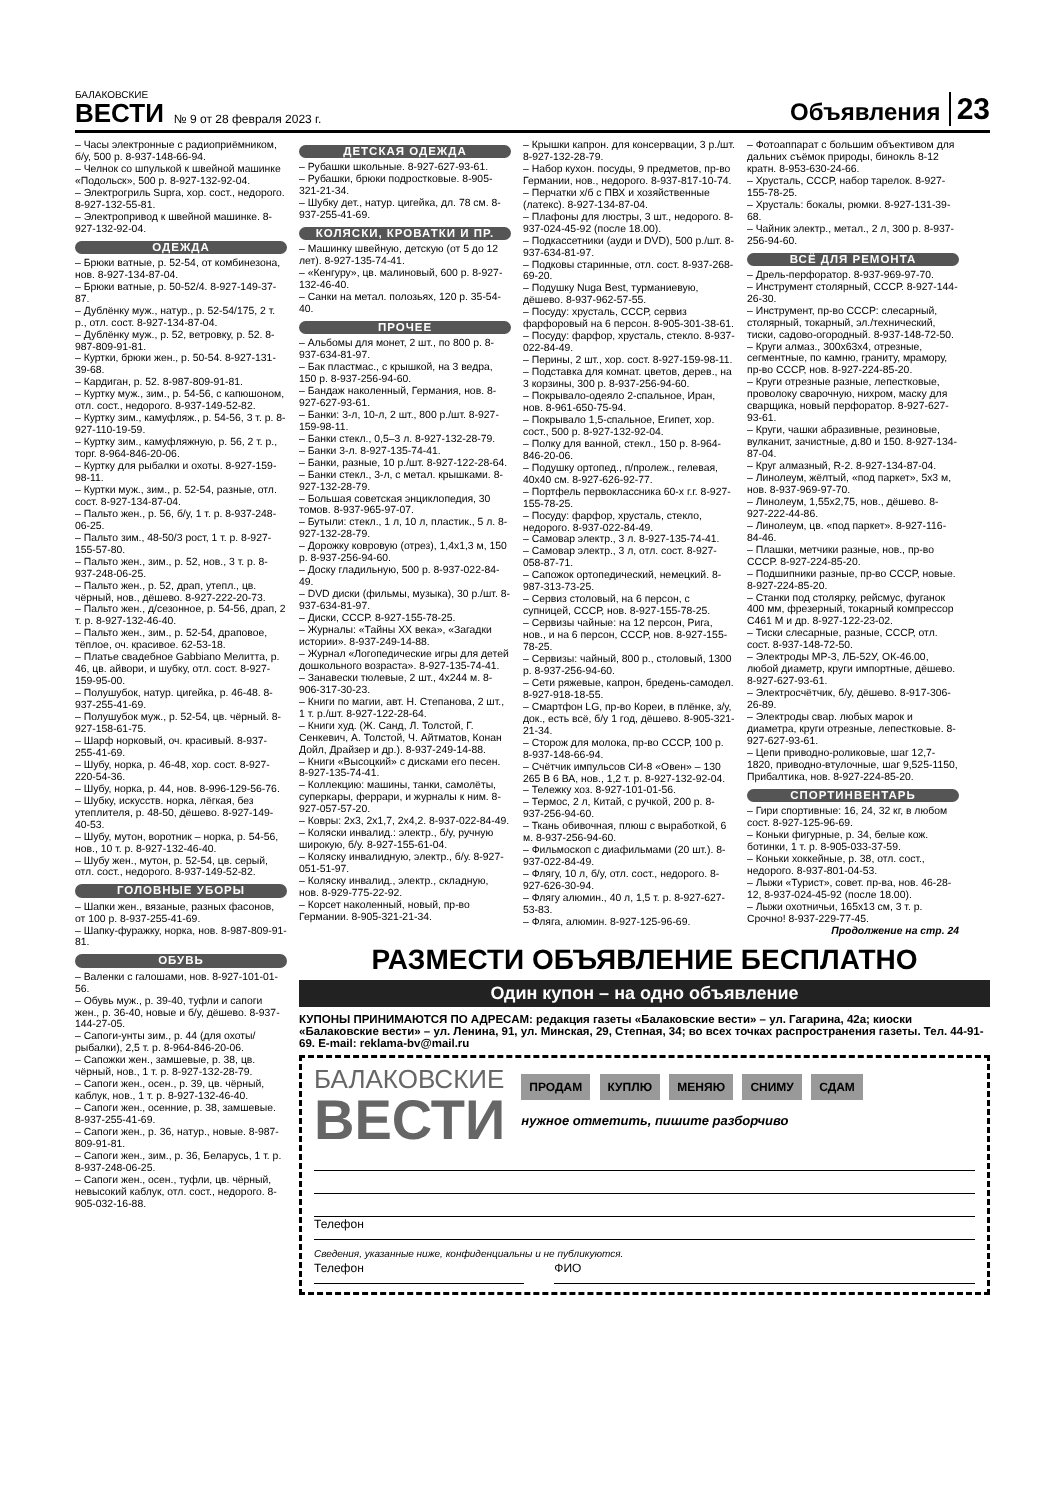БАЛАКОВСКИЕ
ВЕСТИ
№ 9 от 28 февраля 2023 г.
Объявления
23
– Часы электронные с радиоприёмником, б/у, 500 р. 8-937-148-66-94.
– Челнок со шпулькой к швейной машинке «Подольск», 500 р. 8-927-132-92-04.
– Электрогриль Supra, хор. сост., недорого. 8-927-132-55-81.
– Электропривод к швейной машинке. 8-927-132-92-04.
ОДЕЖДА
– Брюки ватные, р. 52-54, от комбинезона, нов. 8-927-134-87-04.
– Брюки ватные, р. 50-52/4. 8-927-149-37-87.
– Дублёнку муж., натур., р. 52-54/175, 2 т. р., отл. сост. 8-927-134-87-04.
– Дублёнку муж., р. 52, ветровку, р. 52. 8-987-809-91-81.
– Куртки, брюки жен., р. 50-54. 8-927-131-39-68.
– Кардиган, р. 52. 8-987-809-91-81.
– Куртку муж., зим., р. 54-56, с капюшоном, отл. сост., недорого. 8-937-149-52-82.
– Куртку зим., камуфляж., р. 54-56, 3 т. р. 8-927-110-19-59.
– Куртку зим., камуфляжную, р. 56, 2 т. р., торг. 8-964-846-20-06.
– Куртку для рыбалки и охоты. 8-927-159-98-11.
– Куртки муж., зим., р. 52-54, разные, отл. сост. 8-927-134-87-04.
– Пальто жен., р. 56, б/у, 1 т. р. 8-937-248-06-25.
– Пальто зим., 48-50/3 рост, 1 т. р. 8-927-155-57-80.
– Пальто жен., зим., р. 52, нов., 3 т. р. 8-937-248-06-25.
– Пальто жен., р. 52, драп, утепл., цв. чёрный, нов., дёшево. 8-927-222-20-73.
– Пальто жен., д/сезонное, р. 54-56, драп, 2 т. р. 8-927-132-46-40.
– Пальто жен., зим., р. 52-54, драповое, тёплое, оч. красивое. 62-53-18.
– Платье свадебное Gabbiano Мелитта, р. 46, цв. айвори, и шубку, отл. сост. 8-927-159-95-00.
– Полушубок, натур. цигейка, р. 46-48. 8-937-255-41-69.
– Полушубок муж., р. 52-54, цв. чёрный. 8-927-158-61-75.
– Шарф норковый, оч. красивый. 8-937-255-41-69.
– Шубу, норка, р. 46-48, хор. сост. 8-927-220-54-36.
– Шубу, норка, р. 44, нов. 8-996-129-56-76.
– Шубку, искусств. норка, лёгкая, без утеплителя, р. 48-50, дёшево. 8-927-149-40-53.
– Шубу, мутон, воротник – норка, р. 54-56, нов., 10 т. р. 8-927-132-46-40.
– Шубу жен., мутон, р. 52-54, цв. серый, отл. сост., недорого. 8-937-149-52-82.
ГОЛОВНЫЕ УБОРЫ
– Шапки жен., вязаные, разных фасонов, от 100 р. 8-937-255-41-69.
– Шапку-фуражку, норка, нов. 8-987-809-91-81.
ОБУВЬ
– Валенки с галошами, нов. 8-927-101-01-56.
– Обувь муж., р. 39-40, туфли и сапоги жен., р. 36-40, новые и б/у, дёшево. 8-937-144-27-05.
– Сапоги-унты зим., р. 44 (для охоты/рыбалки), 2,5 т. р. 8-964-846-20-06.
– Сапожки жен., замшевые, р. 38, цв. чёрный, нов., 1 т. р. 8-927-132-28-79.
– Сапоги жен., осен., р. 39, цв. чёрный, каблук, нов., 1 т. р. 8-927-132-46-40.
– Сапоги жен., осенние, р. 38, замшевые. 8-937-255-41-69.
– Сапоги жен., р. 36, натур., новые. 8-987-809-91-81.
– Сапоги жен., зим., р. 36, Беларусь, 1 т. р. 8-937-248-06-25.
– Сапоги жен., осен., туфли, цв. чёрный, невысокий каблук, отл. сост., недорого. 8-905-032-16-88.
ДЕТСКАЯ ОДЕЖДА
– Рубашки школьные. 8-927-627-93-61.
– Рубашки, брюки подростковые. 8-905-321-21-34.
– Шубку дет., натур. цигейка, дл. 78 см. 8-937-255-41-69.
КОЛЯСКИ, КРОВАТКИ И ПР.
– Машинку швейную, детскую (от 5 до 12 лет). 8-927-135-74-41.
– «Кенгуру», цв. малиновый, 600 р. 8-927-132-46-40.
– Санки на метал. полозьях, 120 р. 35-54-40.
ПРОЧЕЕ
– Альбомы для монет, 2 шт., по 800 р. 8-937-634-81-97.
– Бак пластмас., с крышкой, на 3 ведра, 150 р. 8-937-256-94-60.
– Бандаж наколенный, Германия, нов. 8-927-627-93-61.
– Банки: 3-л, 10-л, 2 шт., 800 р./шт. 8-927-159-98-11.
– Банки стекл., 0,5–3 л. 8-927-132-28-79.
– Банки 3-л. 8-927-135-74-41.
– Банки, разные, 10 р./шт. 8-927-122-28-64.
– Банки стекл., 3-л, с метал. крышками. 8-927-132-28-79.
– Большая советская энциклопедия, 30 томов. 8-937-965-97-07.
– Бутыли: стекл., 1 л, 10 л, пластик., 5 л. 8-927-132-28-79.
– Дорожку ковровую (отрез), 1,4x1,3 м, 150 р. 8-937-256-94-60.
– Доску гладильную, 500 р. 8-937-022-84-49.
– DVD диски (фильмы, музыка), 30 р./шт. 8-937-634-81-97.
– Диски, СССР. 8-927-155-78-25.
– Журналы: «Тайны XX века», «Загадки истории». 8-937-249-14-88.
– Журнал «Логопедические игры для детей дошкольного возраста». 8-927-135-74-41.
– Занавески тюлевые, 2 шт., 4x244 м. 8-906-317-30-23.
– Книги по магии, авт. Н. Степанова, 2 шт., 1 т. р./шт. 8-927-122-28-64.
– Книги худ. (Ж. Санд, Л. Толстой, Г. Сенкевич, А. Толстой, Ч. Айтматов, Конан Дойл, Драйзер и др.). 8-937-249-14-88.
– Книги «Высоцкий» с дисками его песен. 8-927-135-74-41.
– Коллекцию: машины, танки, самолёты, суперкары, феррари, и журналы к ним. 8-927-057-57-20.
– Ковры: 2x3, 2x1,7, 2x4,2. 8-937-022-84-49.
– Коляски инвалид.: электр., б/у, ручную широкую, б/у. 8-927-155-61-04.
– Коляску инвалидную, электр., б/у. 8-927-051-51-97.
– Коляску инвалид., электр., складную, нов. 8-929-775-22-92.
– Корсет наколенный, новый, пр-во Германии. 8-905-321-21-34.
– Крышки капрон. для консервации, 3 р./шт. 8-927-132-28-79.
– Набор кухон. посуды, 9 предметов, пр-во Германии, нов., недорого. 8-937-817-10-74.
– Перчатки х/б с ПВХ и хозяйственные (латекс). 8-927-134-87-04.
– Плафоны для люстры, 3 шт., недорого. 8-937-024-45-92 (после 18.00).
– Подкассетники (ауди и DVD), 500 р./шт. 8-937-634-81-97.
– Подковы старинные, отл. сост. 8-937-268-69-20.
– Подушку Nuga Best, турманиевую, дёшево. 8-937-962-57-55.
– Посуду: хрусталь, СССР, сервиз фарфоровый на 6 персон. 8-905-301-38-61.
– Посуду: фарфор, хрусталь, стекло. 8-937-022-84-49.
– Перины, 2 шт., хор. сост. 8-927-159-98-11.
– Подставка для комнат. цветов, дерев., на 3 корзины, 300 р. 8-937-256-94-60.
– Покрывало-одеяло 2-спальное, Иран, нов. 8-961-650-75-94.
– Покрывало 1,5-спальное, Египет, хор. сост., 500 р. 8-927-132-92-04.
– Полку для ванной, стекл., 150 р. 8-964-846-20-06.
– Подушку ортопед., п/пролеж., гелевая, 40x40 см. 8-927-626-92-77.
– Портфель первоклассника 60-х г.г. 8-927-155-78-25.
– Посуду: фарфор, хрусталь, стекло, недорого. 8-937-022-84-49.
– Самовар электр., 3 л. 8-927-135-74-41.
– Самовар электр., 3 л, отл. сост. 8-927-058-87-71.
– Сапожок ортопедический, немецкий. 8-987-313-73-25.
– Сервиз столовый, на 6 персон, с супницей, СССР, нов. 8-927-155-78-25.
– Сервизы чайные: на 12 персон, Рига, нов., и на 6 персон, СССР, нов. 8-927-155-78-25.
– Сервизы: чайный, 800 р., столовый, 1300 р. 8-937-256-94-60.
– Сети ряжевые, капрон, бредень-самодел. 8-927-918-18-55.
– Смартфон LG, пр-во Кореи, в плёнке, з/у, док., есть всё, б/у 1 год, дёшево. 8-905-321-21-34.
– Сторож для молока, пр-во СССР, 100 р. 8-937-148-66-94.
– Счётчик импульсов СИ-8 «Овен» – 130 265 В 6 ВА, нов., 1,2 т. р. 8-927-132-92-04.
– Тележку хоз. 8-927-101-01-56.
– Термос, 2 л, Китай, с ручкой, 200 р. 8-937-256-94-60.
– Ткань обивочная, плюш с выработкой, 6 м. 8-937-256-94-60.
– Фильмоскоп с диафильмами (20 шт.). 8-937-022-84-49.
– Флягу, 10 л, б/у, отл. сост., недорого. 8-927-626-30-94.
– Флягу алюмин., 40 л, 1,5 т. р. 8-927-627-53-83.
– Фляга, алюмин. 8-927-125-96-69.
– Фотоаппарат с большим объективом для дальних съёмок природы, бинокль 8-12 кратн. 8-953-630-24-66.
– Хрусталь, СССР, набор тарелок. 8-927-155-78-25.
– Хрусталь: бокалы, рюмки. 8-927-131-39-68.
– Чайник электр., метал., 2 л, 300 р. 8-937-256-94-60.
ВСЁ ДЛЯ РЕМОНТА
– Дрель-перфоратор. 8-937-969-97-70.
– Инструмент столярный, СССР. 8-927-144-26-30.
– Инструмент, пр-во СССР: слесарный, столярный, токарный, эл./технический, тиски, садово-огородный. 8-937-148-72-50.
– Круги алмаз., 300x63x4, отрезные, сегментные, по камню, граниту, мрамору, пр-во СССР, нов. 8-927-224-85-20.
– Круги отрезные разные, лепестковые, проволоку сварочную, нихром, маску для сварщика, новый перфоратор. 8-927-627-93-61.
– Круги, чашки абразивные, резиновые, вулканит, зачистные, д.80 и 150. 8-927-134-87-04.
– Круг алмазный, R-2. 8-927-134-87-04.
– Линолеум, жёлтый, «под паркет», 5x3 м, нов. 8-937-969-97-70.
– Линолеум, 1,55x2,75, нов., дёшево. 8-927-222-44-86.
– Линолеум, цв. «под паркет». 8-927-116-84-46.
– Плашки, метчики разные, нов., пр-во СССР. 8-927-224-85-20.
– Подшипники разные, пр-во СССР, новые. 8-927-224-85-20.
– Станки под столярку, рейсмус, фуганок 400 мм, фрезерный, токарный компрессор С461 М и др. 8-927-122-23-02.
– Тиски слесарные, разные, СССР, отл. сост. 8-937-148-72-50.
– Электроды МР-3, ЛБ-52У, ОК-46.00, любой диаметр, круги импортные, дёшево. 8-927-627-93-61.
– Электросчётчик, б/у, дёшево. 8-917-306-26-89.
– Электроды свар. любых марок и диаметра, круги отрезные, лепестковые. 8-927-627-93-61.
– Цепи приводно-роликовые, шаг 12,7-1820, приводно-втулочные, шаг 9,525-1150, Прибалтика, нов. 8-927-224-85-20.
СПОРТИНВЕНТАРЬ
– Гири спортивные: 16, 24, 32 кг, в любом сост. 8-927-125-96-69.
– Коньки фигурные, р. 34, белые кож. ботинки, 1 т. р. 8-905-033-37-59.
– Коньки хоккейные, р. 38, отл. сост., недорого. 8-937-801-04-53.
– Лыжи «Турист», совет. пр-ва, нов. 46-28-12, 8-937-024-45-92 (после 18.00).
– Лыжи охотничьи, 165x13 см, 3 т. р. Срочно! 8-937-229-77-45.
Продолжение на стр. 24
РАЗМЕСТИ ОБЪЯВЛЕНИЕ БЕСПЛАТНО
Один купон – на одно объявление
КУПОНЫ ПРИНИМАЮТСЯ ПО АДРЕСАМ: редакция газеты «Балаковские вести» – ул. Гагарина, 42а; киоски «Балаковские вести» – ул. Ленина, 91, ул. Минская, 29, Степная, 34; во всех точках распространения газеты. Тел. 44-91-69. E-mail: reklama-bv@mail.ru
БАЛАКОВСКИЕ
ВЕСТИ
ПРОДАМ КУПЛЮ МЕНЯЮ СНИМУ СДАМ
нужное отметить, пишите разборчиво
Телефон
Сведения, указанные ниже, конфиденциальны и не публикуются.
Телефон ФИО